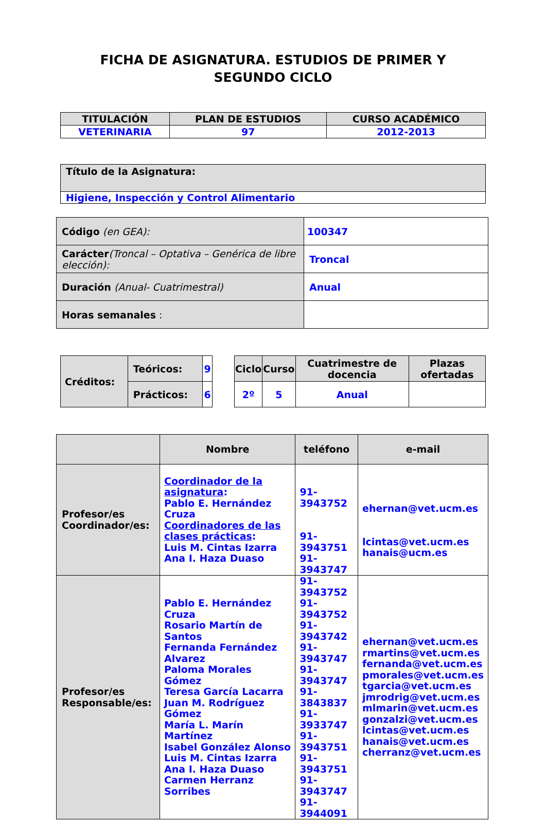FICHA DE ASIGNATURA. ESTUDIOS DE PRIMER Y
SEGUNDO CICLO
| TITULACIÓN | PLAN DE ESTUDIOS | CURSO ACADÉMICO |
| --- | --- | --- |
| VETERINARIA | 97 | 2012-2013 |
| Título de la Asignatura: |
| Higiene, Inspección y Control Alimentario |
| Código (en GEA): | 100347 |
| Carácter (Troncal – Optativa – Genérica de libre elección): | Troncal |
| Duración (Anual- Cuatrimestral) | Anual |
| Horas semanales : | |
| Créditos: | Teóricos: | 9 |
| | Prácticos: | 6 |
| Ciclo | Curso | Cuatrimestre de docencia | Plazas ofertadas |
| --- | --- | --- | --- |
| 2º | 5 | Anual | |
| | Nombre | teléfono | e-mail |
| --- | --- | --- | --- |
| Profesor/es Coordinador/es: | Coordinador de la asignatura : Pablo E. Hernández Cruza Coordinadores de las clases prácticas : Luis M. Cintas Izarra Ana I. Haza Duaso | 91-3943752 91-3943751 91-3943747 | ehernan@vet.ucm.es lcintas@vet.ucm.es hanais@ucm.es |
| Profesor/es Responsable/es: | Pablo E. Hernández Cruza Rosario Martín de Santos Fernanda Fernández Alvarez Paloma Morales Gómez Teresa García Lacarra Juan M. Rodríguez Gómez María L. Marín Martínez Isabel González Alonso Luis M. Cintas Izarra Ana I. Haza Duaso Carmen Herranz Sorribes | 91-3943752 91-3943752 91-3943742 91-3943747 91-3943747 91-3843837 91-3933747 91-3943751 91-3943751 91-3943747 91-3944091 | ehernan@vet.ucm.es rmartins@vet.ucm.es fernanda@vet.ucm.es pmorales@vet.ucm.es tgarcia@vet.ucm.es jmrodrig@vet.ucm.es mlmarin@vet.ucm.es gonzalzi@vet.ucm.es lcintas@vet.ucm.es hanais@vet.ucm.es cherranz@vet.ucm.es |